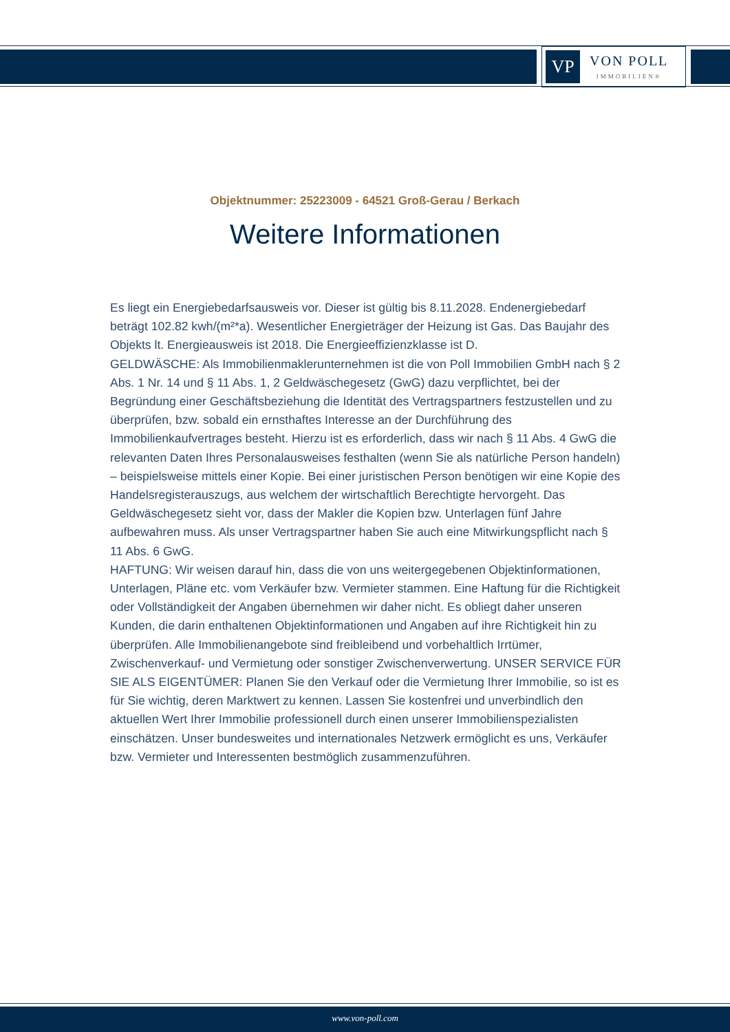VP
VON POLL
IMMOBILIEN®
Objektnummer: 25223009 - 64521 Groß-Gerau / Berkach
Weitere Informationen
Es liegt ein Energiebedarfsausweis vor. Dieser ist gültig bis 8.11.2028. Endenergiebedarf beträgt 102.82 kwh/(m²*a). Wesentlicher Energieträger der Heizung ist Gas. Das Baujahr des Objekts lt. Energieausweis ist 2018. Die Energieeffizienzklasse ist D.
GELDWÄSCHE: Als Immobilienmaklerunternehmen ist die von Poll Immobilien GmbH nach § 2 Abs. 1 Nr. 14 und § 11 Abs. 1, 2 Geldwäschegesetz (GwG) dazu verpflichtet, bei der Begründung einer Geschäftsbeziehung die Identität des Vertragspartners festzustellen und zu überprüfen, bzw. sobald ein ernsthaftes Interesse an der Durchführung des Immobilienkaufvertrages besteht. Hierzu ist es erforderlich, dass wir nach § 11 Abs. 4 GwG die relevanten Daten Ihres Personalausweises festhalten (wenn Sie als natürliche Person handeln) – beispielsweise mittels einer Kopie. Bei einer juristischen Person benötigen wir eine Kopie des Handelsregisterauszugs, aus welchem der wirtschaftlich Berechtigte hervorgeht. Das Geldwäschegesetz sieht vor, dass der Makler die Kopien bzw. Unterlagen fünf Jahre aufbewahren muss. Als unser Vertragspartner haben Sie auch eine Mitwirkungspflicht nach § 11 Abs. 6 GwG.
HAFTUNG: Wir weisen darauf hin, dass die von uns weitergegebenen Objektinformationen, Unterlagen, Pläne etc. vom Verkäufer bzw. Vermieter stammen. Eine Haftung für die Richtigkeit oder Vollständigkeit der Angaben übernehmen wir daher nicht. Es obliegt daher unseren Kunden, die darin enthaltenen Objektinformationen und Angaben auf ihre Richtigkeit hin zu überprüfen. Alle Immobilienangebote sind freibleibend und vorbehaltlich Irrtümer, Zwischenverkauf- und Vermietung oder sonstiger Zwischenverwertung. UNSER SERVICE FÜR SIE ALS EIGENTÜMER: Planen Sie den Verkauf oder die Vermietung Ihrer Immobilie, so ist es für Sie wichtig, deren Marktwert zu kennen. Lassen Sie kostenfrei und unverbindlich den aktuellen Wert Ihrer Immobilie professionell durch einen unserer Immobilienspezialisten einschätzen. Unser bundesweites und internationales Netzwerk ermöglicht es uns, Verkäufer bzw. Vermieter und Interessenten bestmöglich zusammenzuführen.
www.von-poll.com